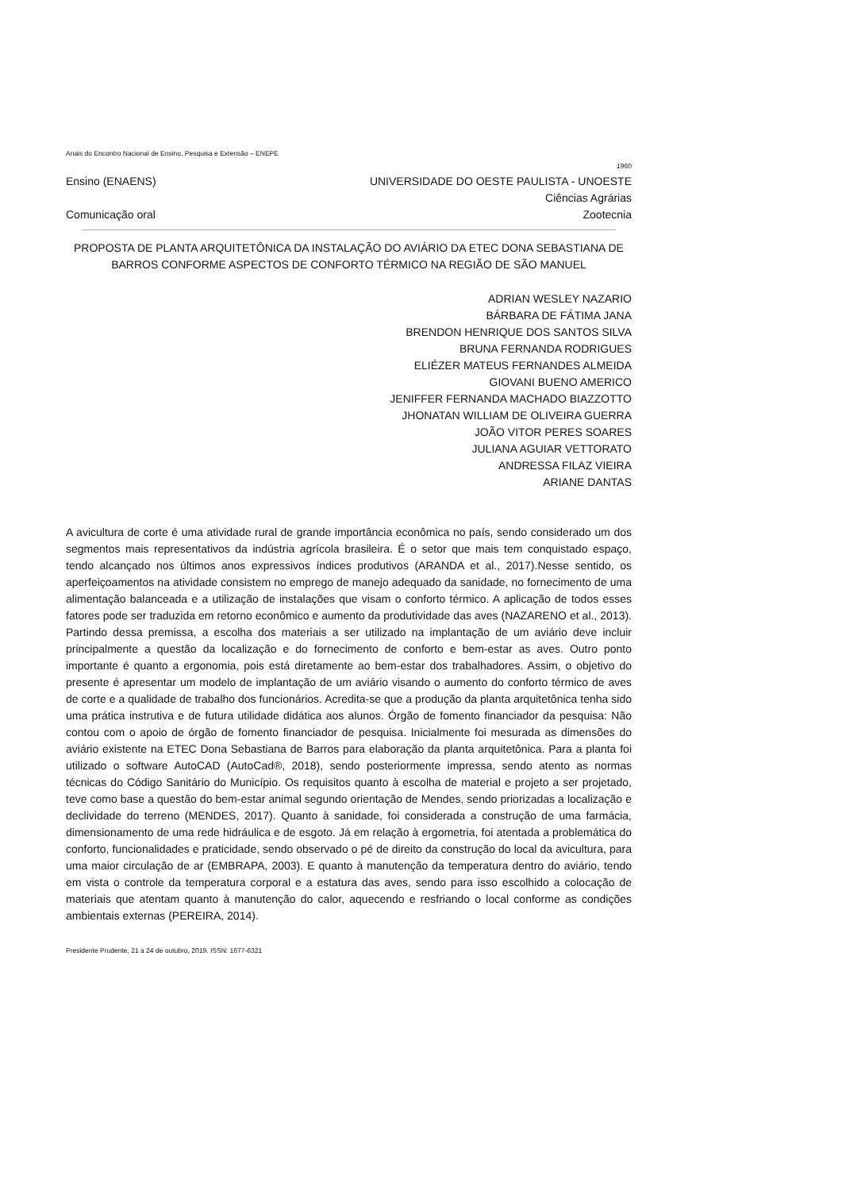Anais do Encontro Nacional de Ensino, Pesquisa e Extensão – ENEPE
1960
Ensino (ENAENS) UNIVERSIDADE DO OESTE PAULISTA - UNOESTE
Ciências Agrárias
Comunicação oral Zootecnia
PROPOSTA DE PLANTA ARQUITETÔNICA DA INSTALAÇÃO DO AVIÁRIO DA ETEC DONA SEBASTIANA DE BARROS CONFORME ASPECTOS DE CONFORTO TÉRMICO NA REGIÃO DE SÃO MANUEL
ADRIAN WESLEY NAZARIO
BÁRBARA DE FÁTIMA JANA
BRENDON HENRIQUE DOS SANTOS SILVA
BRUNA FERNANDA RODRIGUES
ELIÉZER MATEUS FERNANDES ALMEIDA
GIOVANI BUENO AMERICO
JENIFFER FERNANDA MACHADO BIAZZOTTO
JHONATAN WILLIAM DE OLIVEIRA GUERRA
JOÃO VITOR PERES SOARES
JULIANA AGUIAR VETTORATO
ANDRESSA FILAZ VIEIRA
ARIANE DANTAS
A avicultura de corte é uma atividade rural de grande importância econômica no país, sendo considerado um dos segmentos mais representativos da indústria agrícola brasileira. É o setor que mais tem conquistado espaço, tendo alcançado nos últimos anos expressivos índices produtivos (ARANDA et al., 2017).Nesse sentido, os aperfeiçoamentos na atividade consistem no emprego de manejo adequado da sanidade, no fornecimento de uma alimentação balanceada e a utilização de instalações que visam o conforto térmico. A aplicação de todos esses fatores pode ser traduzida em retorno econômico e aumento da produtividade das aves (NAZARENO et al., 2013). Partindo dessa premissa, a escolha dos materiais a ser utilizado na implantação de um aviário deve incluir principalmente a questão da localização e do fornecimento de conforto e bem-estar as aves. Outro ponto importante é quanto a ergonomia, pois está diretamente ao bem-estar dos trabalhadores. Assim, o objetivo do presente é apresentar um modelo de implantação de um aviário visando o aumento do conforto térmico de aves de corte e a qualidade de trabalho dos funcionários. Acredita-se que a produção da planta arquitetônica tenha sido uma prática instrutiva e de futura utilidade didática aos alunos. Órgão de fomento financiador da pesquisa: Não contou com o apoio de órgão de fomento financiador de pesquisa. Inicialmente foi mesurada as dimensões do aviário existente na ETEC Dona Sebastiana de Barros para elaboração da planta arquitetônica. Para a planta foi utilizado o software AutoCAD (AutoCad®, 2018), sendo posteriormente impressa, sendo atento as normas técnicas do Código Sanitário do Município. Os requisitos quanto à escolha de material e projeto a ser projetado, teve como base a questão do bem-estar animal segundo orientação de Mendes, sendo priorizadas a localização e declividade do terreno (MENDES, 2017). Quanto à sanidade, foi considerada a construção de uma farmácia, dimensionamento de uma rede hidráulica e de esgoto. Já em relação à ergometria, foi atentada a problemática do conforto, funcionalidades e praticidade, sendo observado o pé de direito da construção do local da avicultura, para uma maior circulação de ar (EMBRAPA, 2003). E quanto à manutenção da temperatura dentro do aviário, tendo em vista o controle da temperatura corporal e a estatura das aves, sendo para isso escolhido a colocação de materiais que atentam quanto à manutenção do calor, aquecendo e resfriando o local conforme as condições ambientais externas (PEREIRA, 2014).
Presidente Prudente, 21 a 24 de outubro, 2019. ISSN: 1677-6321